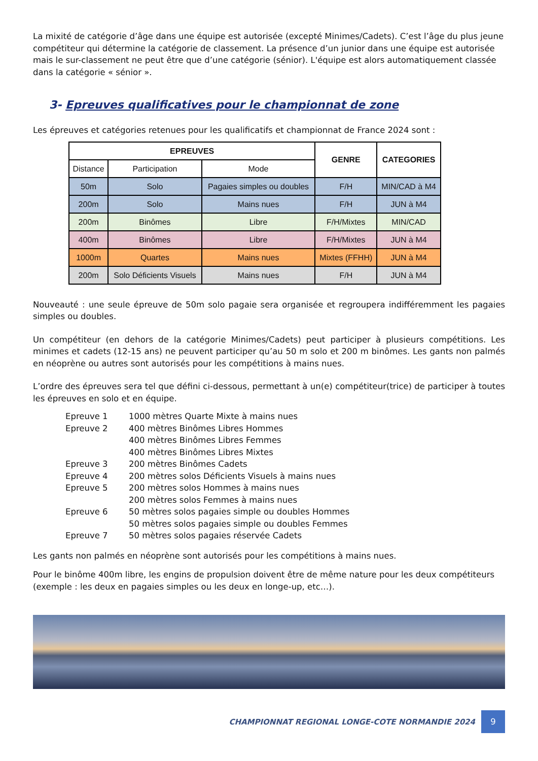La mixité de catégorie d’âge dans une équipe est autorisée (excepté Minimes/Cadets). C’est l’âge du plus jeune compétiteur qui détermine la catégorie de classement. La présence d’un junior dans une équipe est autorisée mais le sur-classement ne peut être que d’une catégorie (sénior). L'équipe est alors automatiquement classée dans la catégorie « sénior ».
3- Epreuves qualificatives pour le championnat de zone
Les épreuves et catégories retenues pour les qualificatifs et championnat de France 2024 sont :
| EPREUVES | | | GENRE | CATEGORIES |
| --- | --- | --- | --- | --- |
| Distance | Participation | Mode | | |
| 50m | Solo | Pagaies simples ou doubles | F/H | MIN/CAD à M4 |
| 200m | Solo | Mains nues | F/H | JUN à M4 |
| 200m | Binômes | Libre | F/H/Mixtes | MIN/CAD |
| 400m | Binômes | Libre | F/H/Mixtes | JUN à M4 |
| 1000m | Quartes | Mains nues | Mixtes (FFHH) | JUN à M4 |
| 200m | Solo Déficients Visuels | Mains nues | F/H | JUN à M4 |
Nouveauté : une seule épreuve de 50m solo pagaie sera organisée et regroupera indifféremment les pagaies simples ou doubles.
Un compétiteur (en dehors de la catégorie Minimes/Cadets) peut participer à plusieurs compétitions. Les minimes et cadets (12-15 ans) ne peuvent participer qu’au 50 m solo et 200 m binômes. Les gants non palmés en néoprène ou autres sont autorisés pour les compétitions à mains nues.
L’ordre des épreuves sera tel que défini ci-dessous, permettant à un(e) compétiteur(trice) de participer à toutes les épreuves en solo et en équipe.
Epreuve 1
1000 mètres Quarte Mixte à mains nues
Epreuve 2
400 mètres Binômes Libres Hommes
400 mètres Binômes Libres Femmes
400 mètres Binômes Libres Mixtes
Epreuve 3
200 mètres Binômes Cadets
Epreuve 4
200 mètres solos Déficients Visuels à mains nues
Epreuve 5
200 mètres solos Hommes à mains nues
200 mètres solos Femmes à mains nues
Epreuve 6
50 mètres solos pagaies simple ou doubles Hommes
50 mètres solos pagaies simple ou doubles Femmes
Epreuve 7
50 mètres solos pagaies réservée Cadets
Les gants non palmés en néoprène sont autorisés pour les compétitions à mains nues.
Pour le binôme 400m libre, les engins de propulsion doivent être de même nature pour les deux compétiteurs (exemple : les deux en pagaies simples ou les deux en longe-up, etc…).
CHAMPIONNAT REGIONAL LONGE-COTE NORMANDIE 2024
9